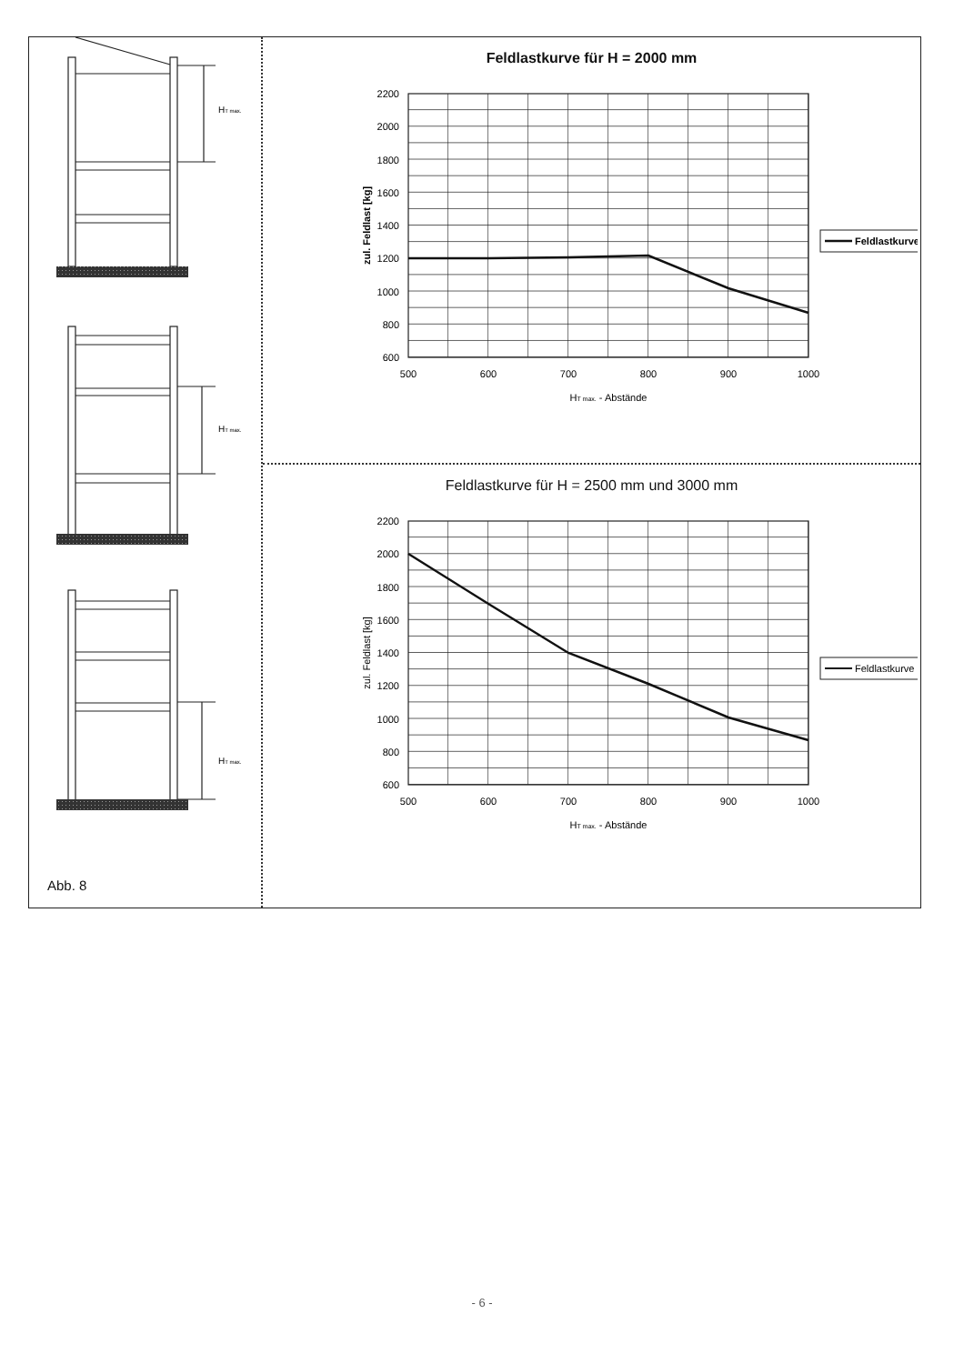HT max.
HT max.
HT max.
Abb. 8
Feldlastkurve für H = 2000 mm
2200
2000
1800
1600
1400
1200
1000
800
600
500
600
700
800
900
1000
HT max. - Abstände
zul. Feldlast [kg]
Feldlastkurve
Feldlastkurve für H = 2500 mm und 3000 mm
2200
2000
1800
1600
1400
1200
1000
800
600
500
600
700
800
900
1000
HT max. - Abstände
zul. Feldlast [kg]
Feldlastkurve
- 6 -